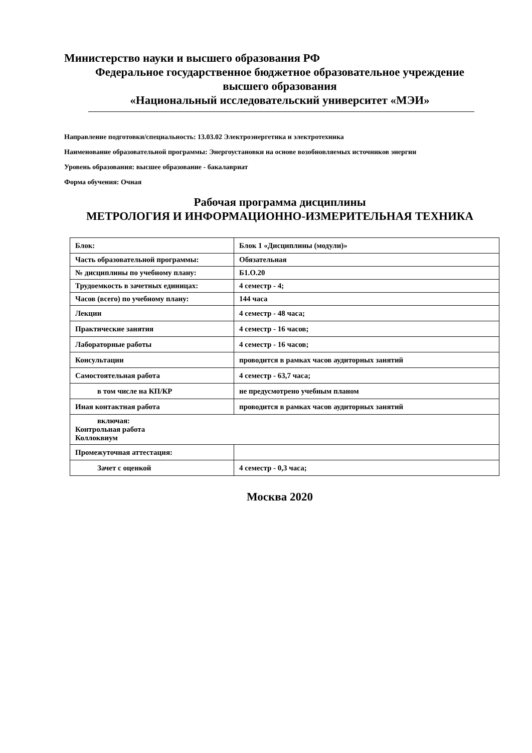Министерство науки и высшего образования РФ
Федеральное государственное бюджетное образовательное учреждение
высшего образования
«Национальный исследовательский университет «МЭИ»
Направление подготовки/специальность: 13.03.02 Электроэнергетика и электротехника
Наименование образовательной программы: Энергоустановки на основе возобновляемых источников энергии
Уровень образования: высшее образование - бакалавриат
Форма обучения: Очная
Рабочая программа дисциплины
МЕТРОЛОГИЯ И ИНФОРМАЦИОННО-ИЗМЕРИТЕЛЬНАЯ ТЕХНИКА
| Блок: | Блок 1 «Дисциплины (модули)» |
| Часть образовательной программы: | Обязательная |
| № дисциплины по учебному плану: | Б1.О.20 |
| Трудоемкость в зачетных единицах: | 4 семестр - 4; |
| Часов (всего) по учебному плану: | 144 часа |
| Лекции | 4 семестр - 48 часа; |
| Практические занятия | 4 семестр - 16 часов; |
| Лабораторные работы | 4 семестр - 16 часов; |
| Консультации | проводится в рамках часов аудиторных занятий |
| Самостоятельная работа | 4 семестр - 63,7 часа; |
| в том числе на КП/КР | не предусмотрено учебным планом |
| Иная контактная работа | проводится в рамках часов аудиторных занятий |
| включая: Контрольная работа Коллоквиум | |
| Промежуточная аттестация: | |
| Зачет с оценкой | 4 семестр - 0,3 часа; |
Москва 2020